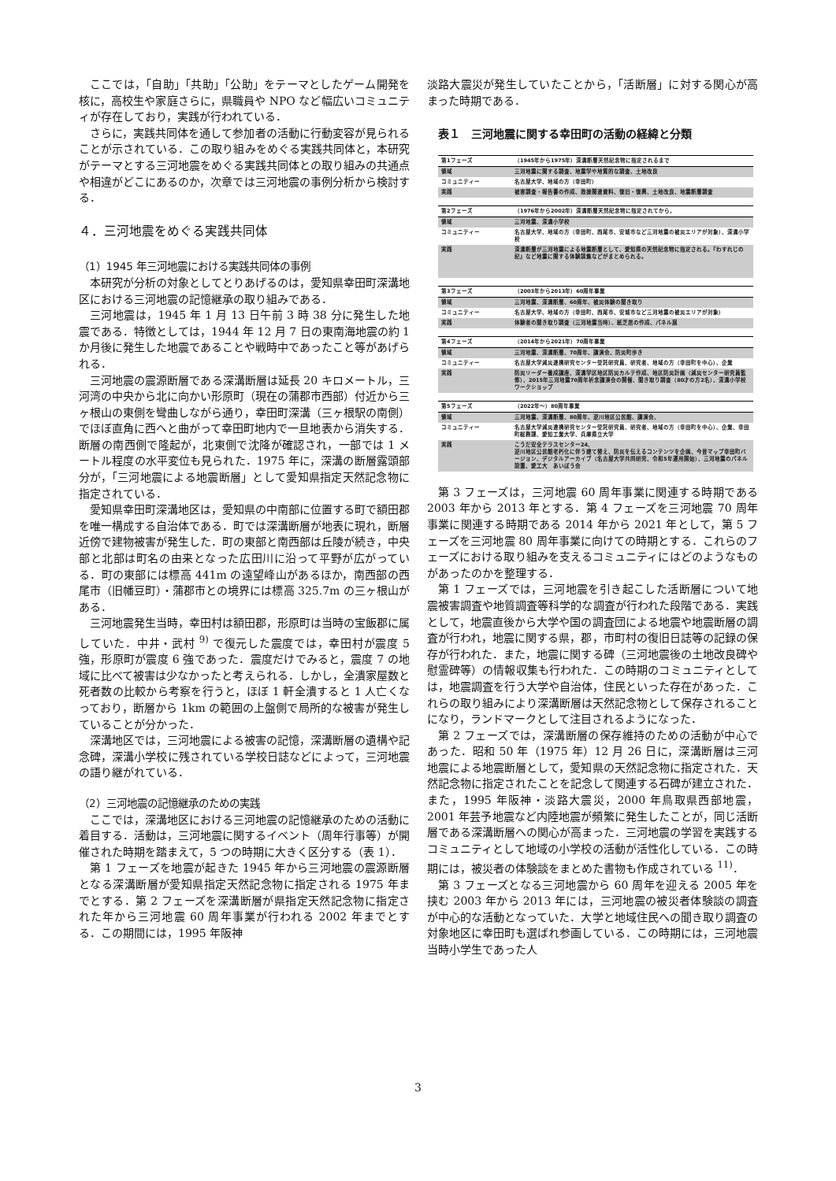ここでは，「自助」「共助」「公助」をテーマとしたゲーム開発を核に，高校生や家庭さらに，県職員や NPO など幅広いコミュニティが存在しており，実践が行われている．
さらに，実践共同体を通して参加者の活動に行動変容が見られることが示されている．この取り組みをめぐる実践共同体と，本研究がテーマとする三河地震をめぐる実践共同体との取り組みの共通点や相違がどこにあるのか，次章では三河地震の事例分析から検討する．
４．三河地震をめぐる実践共同体
（1）1945 年三河地震における実践共同体の事例
本研究が分析の対象としてとりあげるのは，愛知県幸田町深溝地区における三河地震の記憶継承の取り組みである．
三河地震は，1945 年 1 月 13 日午前 3 時 38 分に発生した地震である．特徴としては，1944 年 12 月 7 日の東南海地震の約 1 か月後に発生した地震であることや戦時中であったこと等があげられる．
三河地震の震源断層である深溝断層は延長 20 キロメートル，三河湾の中央から北に向かい形原町（現在の蒲郡市西部）付近から三ヶ根山の東側を彎曲しながら通り，幸田町深溝（三ヶ根駅の南側）でほぼ直角に西へと曲がって幸田町地内で一旦地表から消失する．断層の南西側で隆起が，北東側で沈降が確認され，一部では 1 メートル程度の水平変位も見られた．1975 年に，深溝の断層露頭部分が，「三河地震による地震断層」として愛知県指定天然記念物に指定されている．
愛知県幸田町深溝地区は，愛知県の中南部に位置する町で額田郡を唯一構成する自治体である．町では深溝断層が地表に現れ，断層近傍で建物被害が発生した．町の東部と南西部は丘陵が続き，中央部と北部は町名の由来となった広田川に沿って平野が広がっている．町の東部には標高 441m の遠望峰山があるほか，南西部の西尾市（旧幡豆町）・蒲郡市との境界には標高 325.7m の三ヶ根山がある．
三河地震発生当時，幸田村は額田郡，形原町は当時の宝飯郡に属していた．中井・武村 <sup>9)</sup> で復元した震度では，幸田村が震度 5 強，形原町が震度 6 強であった．震度だけでみると，震度 7 の地域に比べて被害は少なかったと考えられる．しかし，全潰家屋数と死者数の比較から考察を行うと，ほぼ 1 軒全潰すると 1 人亡くなっており，断層から 1km の範囲の上盤側で局所的な被害が発生していることが分かった．
深溝地区では，三河地震による被害の記憶，深溝断層の遺構や記念碑，深溝小学校に残されている学校日誌などによって，三河地震の語り継がれている．
（2）三河地震の記憶継承のための実践
ここでは，深溝地区における三河地震の記憶継承のための活動に着目する．活動は，三河地震に関するイベント（周年行事等）が開催された時期を踏まえて，5 つの時期に大きく区分する（表 1）．
第 1 フェーズを地震が起きた 1945 年から三河地震の震源断層となる深溝断層が愛知県指定天然記念物に指定される 1975 年までとする．第 2 フェーズを深溝断層が県指定天然記念物に指定された年から三河地震 60 周年事業が行われる 2002 年までとする．この期間には，1995 年阪神
淡路大震災が発生していたことから，「活断層」に対する関心が高まった時期である．
表１　三河地震に関する幸田町の活動の経緯と分類
| 第1フェーズ | （1945年から1975年）深溝断層天然記念物に指定されるまで |
| --- | --- |
| 領域 | 三河地震に関する調査、地震学や地質的な調査、土地改良 |
| コミュニティー | 名古屋大学、地域の方（幸田町） |
| 実践 | 被害調査・報告書の作成、救援関連資料、復旧・復興、土地改良、地震断層調査 |
| 第2フェーズ | （1976年から2002年）深溝断層天然記念物に指定されてから， |
| --- | --- |
| 領域 | 三河地震、深溝小学校 |
| コミュニティー | 名古屋大学、地域の方（幸田町、西尾市、安城市など三河地震の被災エリアが対象）、深溝小学校 |
| 実践 | 深溝断層が三河地震による地震断層として、愛知県の天然記念物に指定される。『わすれじの記』など地震に関する体験談集などがまとめられる。 |
| 第3フェーズ | （2003年から2013年）60周年事業 |
| --- | --- |
| 領域 | 三河地震、深溝断層、60周年、被災体験の聞き取り |
| コミュニティー | 名古屋大学、地域の方（幸田町、西尾市、安城市など三河地震の被災エリアが対象） |
| 実践 | 体験者の聞き取り調査（三河地震当時）、紙芝居の作成、パネル展 |
| 第4フェーズ | （2014年から2021年）70周年事業 |
| --- | --- |
| 領域 | 三河地震、深溝断層、70周年、講演会、防災町歩き |
| コミュニティー | 名古屋大学減災連携研究センター受託研究員、研究者、地域の方（幸田町を中心）、企業 |
| 実践 | 防災リーダー養成講座、深溝学区地区防災カルテ作成、地区防災計画（減災センター研究員監修）、2015年三河地震70周年祈念講演会の開催、聞き取り調査（80才の方2名）、深溝小学校ワークショップ |
| 第5フェーズ | （2022年～）80周年事業 |
| --- | --- |
| 領域 | 三河地震、深溝断層、80周年、逆川地区公民館、講演会、 |
| コミュニティー | 名古屋大学減災連携研究センター受託研究員、研究者、地域の方（幸田町を中心）、企業、幸田町総務課、愛知工業大学、兵庫県立大学 |
| 実践 | こうだ安全テラスセンター24、 逆川地区公民館老朽化に伴う建て替え、防災を伝えるコンテンツを企画、今昔マップ幸田町バージョン、デジタルアーカイブ（名古屋大学共同研究、令和5年運用開始）、三河地震のパネル設置、愛工大 あいぼう会 |
第 3 フェーズは，三河地震 60 周年事業に関連する時期である 2003 年から 2013 年とする．第 4 フェーズを三河地震 70 周年事業に関連する時期である 2014 年から 2021 年として，第 5 フェーズを三河地震 80 周年事業に向けての時期とする．これらのフェーズにおける取り組みを支えるコミュニティにはどのようなものがあったのかを整理する．
第 1 フェーズでは，三河地震を引き起こした活断層について地震被害調査や地質調査等科学的な調査が行われた段階である．実践として，地震直後から大学や国の調査団による地震や地震断層の調査が行われ，地震に関する県，郡，市町村の復旧日誌等の記録の保存が行われた．また，地震に関する碑（三河地震後の土地改良碑や慰霊碑等）の情報収集も行われた．この時期のコミュニティとしては，地震調査を行う大学や自治体，住民といった存在があった．これらの取り組みにより深溝断層は天然記念物として保存されることになり，ランドマークとして注目されるようになった．
第 2 フェーズでは，深溝断層の保存維持のための活動が中心であった．昭和 50 年（1975 年）12 月 26 日に，深溝断層は三河地震による地震断層として，愛知県の天然記念物に指定された．天然記念物に指定されたことを記念して関連する石碑が建立された．また，1995 年阪神・淡路大震災，2000 年鳥取県西部地震，2001 年芸予地震など内陸地震が頻繁に発生したことが，同じ活断層である深溝断層への関心が高まった．三河地震の学習を実践するコミュニティとして地域の小学校の活動が活性化している．この時期には，被災者の体験談をまとめた書物も作成されている <sup>11)</sup>．
第 3 フェーズとなる三河地震から 60 周年を迎える 2005 年を挟む 2003 年から 2013 年には，三河地震の被災者体験談の調査が中心的な活動となっていた．大学と地域住民への聞き取り調査の対象地区に幸田町も選ばれ参画している．この時期には，三河地震当時小学生であった人
3